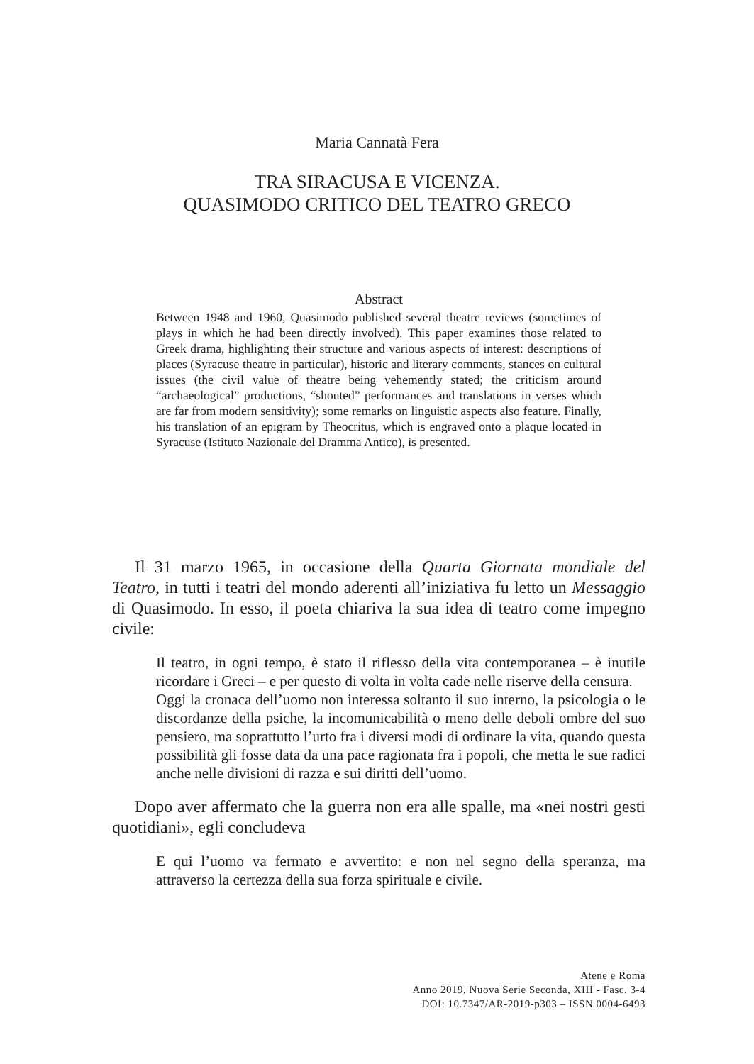Maria Cannatà Fera
TRA SIRACUSA E VICENZA.
QUASIMODO CRITICO DEL TEATRO GRECO
Abstract
Between 1948 and 1960, Quasimodo published several theatre reviews (sometimes of plays in which he had been directly involved). This paper examines those related to Greek drama, highlighting their structure and various aspects of interest: descriptions of places (Syracuse theatre in particular), historic and literary comments, stances on cultural issues (the civil value of theatre being vehemently stated; the criticism around “archaeological” productions, “shouted” performances and translations in verses which are far from modern sensitivity); some remarks on linguistic aspects also feature. Finally, his translation of an epigram by Theocritus, which is engraved onto a plaque located in Syracuse (Istituto Nazionale del Dramma Antico), is presented.
Il 31 marzo 1965, in occasione della Quarta Giornata mondiale del Teatro, in tutti i teatri del mondo aderenti all’iniziativa fu letto un Messaggio di Quasimodo. In esso, il poeta chiariva la sua idea di teatro come impegno civile:
Il teatro, in ogni tempo, è stato il riflesso della vita contemporanea – è inutile ricordare i Greci – e per questo di volta in volta cade nelle riserve della censura.
Oggi la cronaca dell’uomo non interessa soltanto il suo interno, la psicologia o le discordanze della psiche, la incomunicabilità o meno delle deboli ombre del suo pensiero, ma soprattutto l’urto fra i diversi modi di ordinare la vita, quando questa possibilità gli fosse data da una pace ragionata fra i popoli, che metta le sue radici anche nelle divisioni di razza e sui diritti dell’uomo.
Dopo aver affermato che la guerra non era alle spalle, ma «nei nostri gesti quotidiani», egli concludeva
E qui l’uomo va fermato e avvertito: e non nel segno della speranza, ma attraverso la certezza della sua forza spirituale e civile.
Atene e Roma
Anno 2019, Nuova Serie Seconda, XIII - Fasc. 3-4
DOI: 10.7347/AR-2019-p303 – ISSN 0004-6493